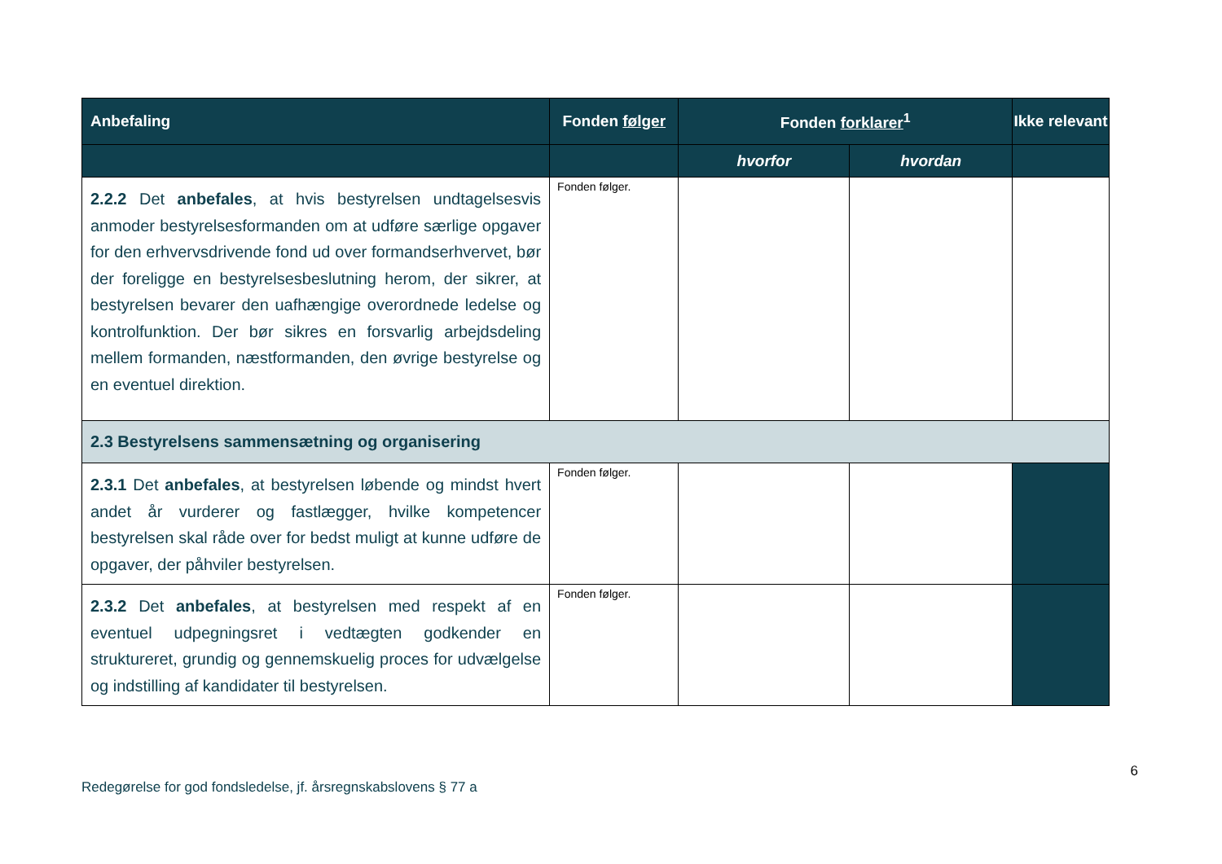| Anbefaling | Fonden følger | Fonden forklarer<sup>1</sup> | | Ikke relevant |
| --- | --- | --- | --- | --- |
| | | hvorfor | hvordan | |
| 2.2.2 Det anbefales , at hvis bestyrelsen undtagelsesvis anmoder bestyrelsesformanden om at udføre særlige opgaver for den erhvervsdrivende fond ud over formandserhvervet, bør der foreligge en bestyrelsesbeslutning herom, der sikrer, at bestyrelsen bevarer den uafhængige overordnede ledelse og kontrolfunktion. Der bør sikres en forsvarlig arbejdsdeling mellem formanden, næstformanden, den øvrige bestyrelse og en eventuel direktion. | Fonden følger. | | | |
| 2.3 Bestyrelsens sammensætning og organisering | | | | |
| 2.3.1 Det anbefales , at bestyrelsen løbende og mindst hvert andet år vurderer og fastlægger, hvilke kompetencer bestyrelsen skal råde over for bedst muligt at kunne udføre de opgaver, der påhviler bestyrelsen. | Fonden følger. | | | |
| 2.3.2 Det anbefales , at bestyrelsen med respekt af en eventuel udpegningsret i vedtægten godkender en struktureret, grundig og gennemskuelig proces for udvælgelse og indstilling af kandidater til bestyrelsen. | Fonden følger. | | | |
6
Redegørelse for god fondsledelse, jf. årsregnskabslovens § 77 a